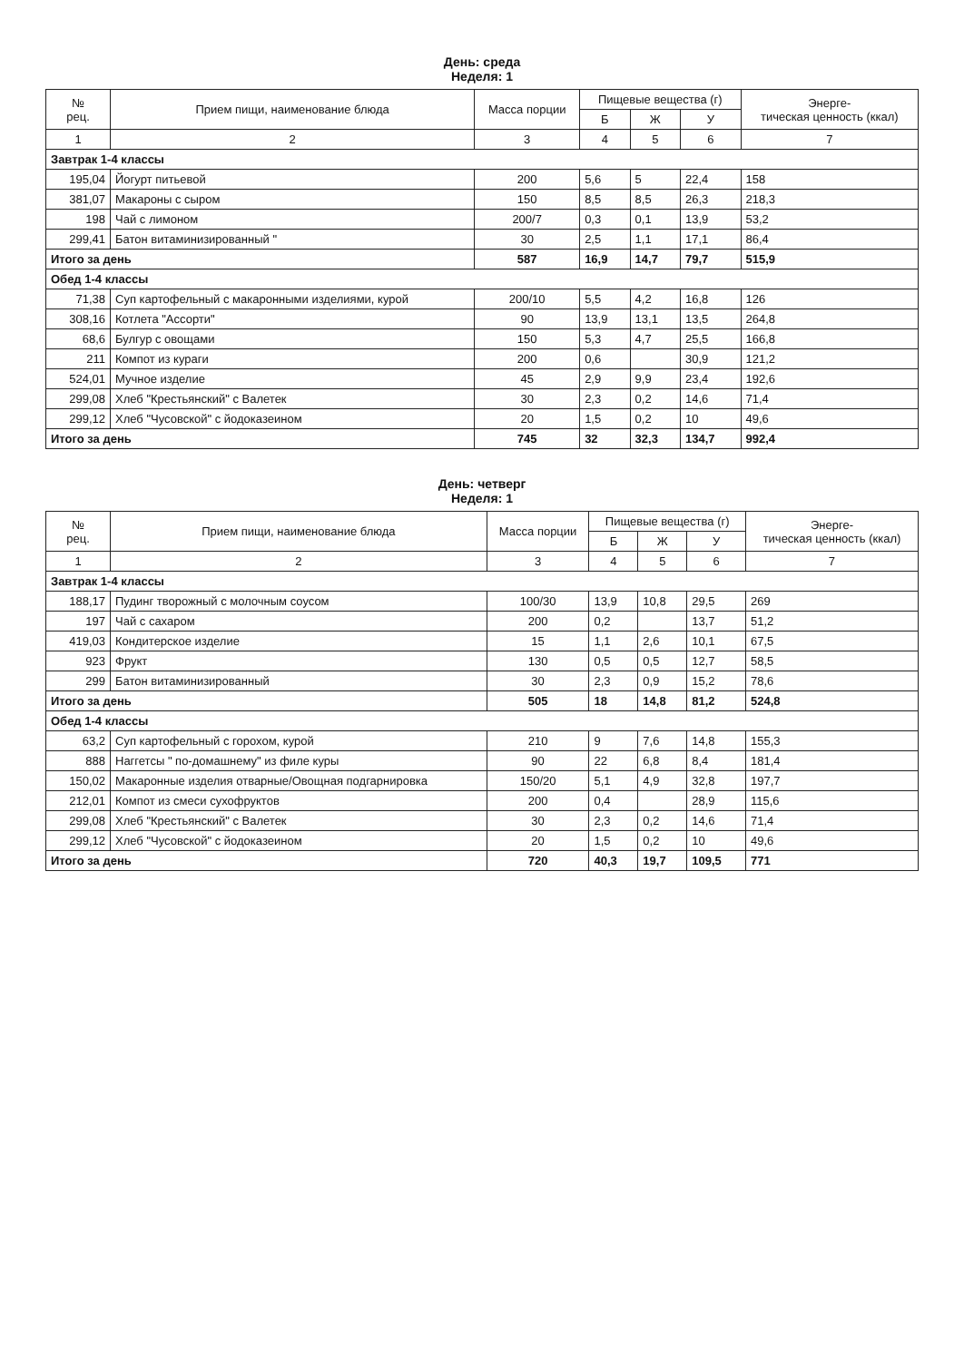День: среда
Неделя: 1
| № рец. | Прием пищи, наименование блюда | Масса порции | Пищевые вещества (г) | | | Энерге- тическая ценность (ккал) |
| --- | --- | --- | --- | --- | --- | --- |
| | | | Б | Ж | У | |
| 1 | 2 | 3 | 4 | 5 | 6 | 7 |
| Завтрак 1-4 классы | | | | | | |
| 195,04 | Йогурт питьевой | 200 | 5,6 | 5 | 22,4 | 158 |
| 381,07 | Макароны с сыром | 150 | 8,5 | 8,5 | 26,3 | 218,3 |
| 198 | Чай с лимоном | 200/7 | 0,3 | 0,1 | 13,9 | 53,2 |
| 299,41 | Батон витаминизированный " | 30 | 2,5 | 1,1 | 17,1 | 86,4 |
| Итого за день | | 587 | 16,9 | 14,7 | 79,7 | 515,9 |
| Обед 1-4 классы | | | | | | |
| 71,38 | Суп картофельный с макаронными изделиями, курой | 200/10 | 5,5 | 4,2 | 16,8 | 126 |
| 308,16 | Котлета "Ассорти" | 90 | 13,9 | 13,1 | 13,5 | 264,8 |
| 68,6 | Булгур с овощами | 150 | 5,3 | 4,7 | 25,5 | 166,8 |
| 211 | Компот из кураги | 200 | 0,6 | | 30,9 | 121,2 |
| 524,01 | Мучное изделие | 45 | 2,9 | 9,9 | 23,4 | 192,6 |
| 299,08 | Хлеб "Крестьянский" с Валетек | 30 | 2,3 | 0,2 | 14,6 | 71,4 |
| 299,12 | Хлеб "Чусовской" с йодоказеином | 20 | 1,5 | 0,2 | 10 | 49,6 |
| Итого за день | | 745 | 32 | 32,3 | 134,7 | 992,4 |
День: четверг
Неделя: 1
| № рец. | Прием пищи, наименование блюда | Масса порции | Пищевые вещества (г) | | | Энерге- тическая ценность (ккал) |
| --- | --- | --- | --- | --- | --- | --- |
| | | | Б | Ж | У | |
| 1 | 2 | 3 | 4 | 5 | 6 | 7 |
| Завтрак 1-4 классы | | | | | | |
| 188,17 | Пудинг творожный с молочным соусом | 100/30 | 13,9 | 10,8 | 29,5 | 269 |
| 197 | Чай с сахаром | 200 | 0,2 | | 13,7 | 51,2 |
| 419,03 | Кондитерское изделие | 15 | 1,1 | 2,6 | 10,1 | 67,5 |
| 923 | Фрукт | 130 | 0,5 | 0,5 | 12,7 | 58,5 |
| 299 | Батон витаминизированный | 30 | 2,3 | 0,9 | 15,2 | 78,6 |
| Итого за день | | 505 | 18 | 14,8 | 81,2 | 524,8 |
| Обед 1-4 классы | | | | | | |
| 63,2 | Суп картофельный с горохом, курой | 210 | 9 | 7,6 | 14,8 | 155,3 |
| 888 | Наггетсы " по-домашнему" из филе куры | 90 | 22 | 6,8 | 8,4 | 181,4 |
| 150,02 | Макаронные изделия отварные/Овощная подгарнировка | 150/20 | 5,1 | 4,9 | 32,8 | 197,7 |
| 212,01 | Компот из смеси сухофруктов | 200 | 0,4 | | 28,9 | 115,6 |
| 299,08 | Хлеб "Крестьянский" с Валетек | 30 | 2,3 | 0,2 | 14,6 | 71,4 |
| 299,12 | Хлеб "Чусовской" с йодоказеином | 20 | 1,5 | 0,2 | 10 | 49,6 |
| Итого за день | | 720 | 40,3 | 19,7 | 109,5 | 771 |